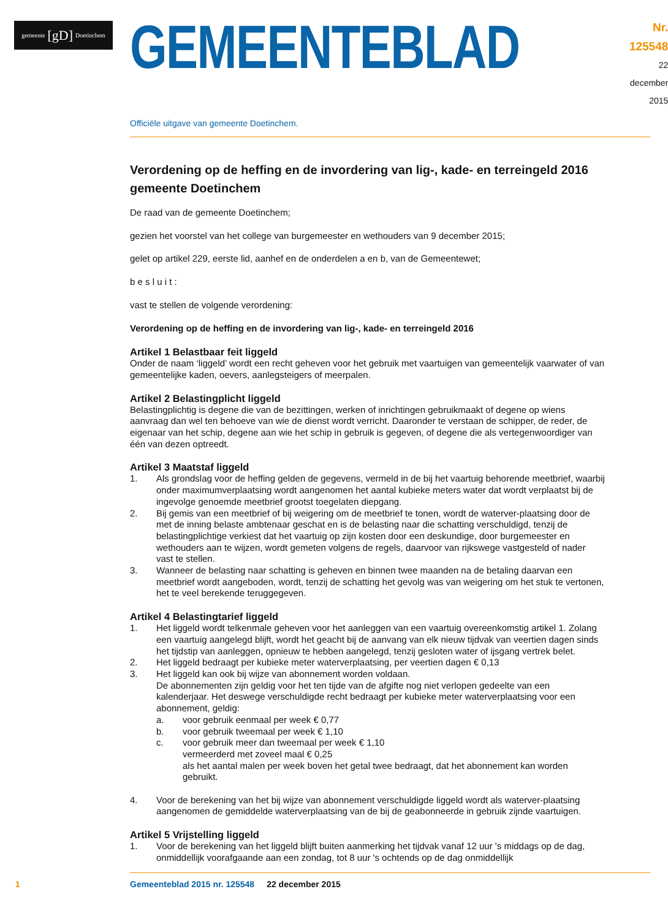gemeente [gD] Doetinchem
GEMEENTEBLAD
Nr. 125548
22 december
2015
Officiële uitgave van gemeente Doetinchem.
Verordening op de heffing en de invordering van lig-, kade- en terreingeld 2016 gemeente Doetinchem
De raad van de gemeente Doetinchem;
gezien het voorstel van het college van burgemeester en wethouders van 9 december 2015;
gelet op artikel 229, eerste lid, aanhef en de onderdelen a en b, van de Gemeentewet;
b e s l u i t :
vast te stellen de volgende verordening:
Verordening op de heffing en de invordering van lig-, kade- en terreingeld 2016
Artikel 1 Belastbaar feit liggeld
Onder de naam ‘liggeld’ wordt een recht geheven voor het gebruik met vaartuigen van gemeentelijk vaarwater of van gemeentelijke kaden, oevers, aanlegsteigers of meerpalen.
Artikel 2 Belastingplicht liggeld
Belastingplichtig is degene die van de bezittingen, werken of inrichtingen gebruikmaakt of degene op wiens aanvraag dan wel ten behoeve van wie de dienst wordt verricht. Daaronder te verstaan de schipper, de reder, de eigenaar van het schip, degene aan wie het schip in gebruik is gegeven, of degene die als vertegenwoordiger van één van dezen optreedt.
Artikel 3 Maatstaf liggeld
1. Als grondslag voor de heffing gelden de gegevens, vermeld in de bij het vaartuig behorende meetbrief, waarbij onder maximumverplaatsing wordt aangenomen het aantal kubieke meters water dat wordt verplaatst bij de ingevolge genoemde meetbrief grootst toegelaten diepgang.
2. Bij gemis van een meetbrief of bij weigering om de meetbrief te tonen, wordt de waterver-plaatsing door de met de inning belaste ambtenaar geschat en is de belasting naar die schatting verschuldigd, tenzij de belastingplichtige verkiest dat het vaartuig op zijn kosten door een deskundige, door burgemeester en wethouders aan te wijzen, wordt gemeten volgens de regels, daarvoor van rijkswege vastgesteld of nader vast te stellen.
3. Wanneer de belasting naar schatting is geheven en binnen twee maanden na de betaling daarvan een meetbrief wordt aangeboden, wordt, tenzij de schatting het gevolg was van weigering om het stuk te vertonen, het te veel berekende teruggegeven.
Artikel 4 Belastingtarief liggeld
1. Het liggeld wordt telkenmale geheven voor het aanleggen van een vaartuig overeenkomstig artikel 1. Zolang een vaartuig aangelegd blijft, wordt het geacht bij de aanvang van elk nieuw tijdvak van veertien dagen sinds het tijdstip van aanleggen, opnieuw te hebben aangelegd, tenzij gesloten water of ijsgang vertrek belet.
2. Het liggeld bedraagt per kubieke meter waterverplaatsing, per veertien dagen € 0,13
3. Het liggeld kan ook bij wijze van abonnement worden voldaan.
De abonnementen zijn geldig voor het ten tijde van de afgifte nog niet verlopen gedeelte van een kalenderjaar. Het deswege verschuldigde recht bedraagt per kubieke meter waterverplaatsing voor een abonnement, geldig:
a. voor gebruik eenmaal per week € 0,77
b. voor gebruik tweemaal per week € 1,10
c. voor gebruik meer dan tweemaal per week € 1,10
vermeerderd met zoveel maal € 0,25
als het aantal malen per week boven het getal twee bedraagt, dat het abonnement kan worden gebruikt.
4. Voor de berekening van het bij wijze van abonnement verschuldigde liggeld wordt als waterver-plaatsing aangenomen de gemiddelde waterverplaatsing van de bij de geabonneerde in gebruik zijnde vaartuigen.
Artikel 5 Vrijstelling liggeld
1. Voor de berekening van het liggeld blijft buiten aanmerking het tijdvak vanaf 12 uur 's middags op de dag, onmiddellijk voorafgaande aan een zondag, tot 8 uur 's ochtends op de dag onmiddellijk
1 Gemeenteblad 2015 nr. 125548 22 december 2015